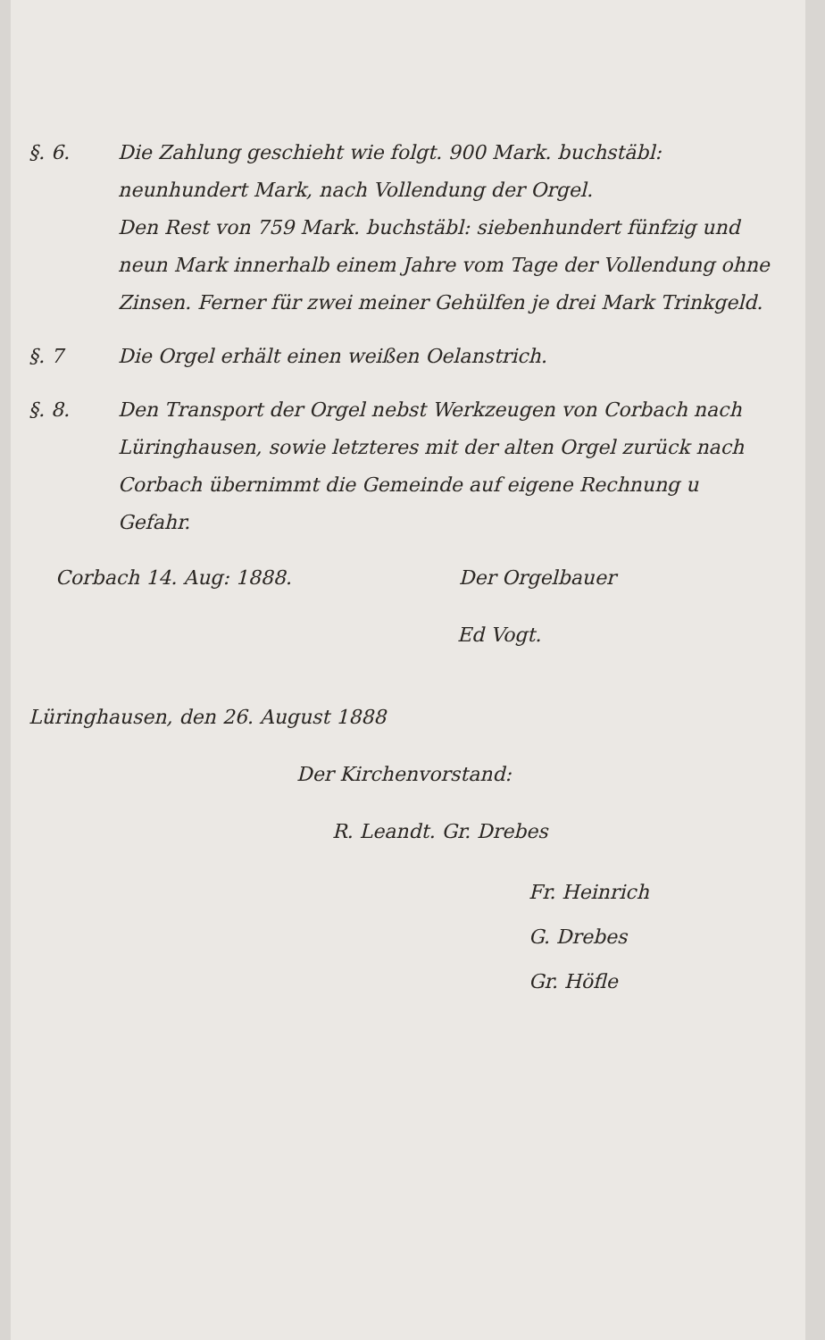§. 6. Die Zahlung geschieht wie folgt. 900 Mark. buchstäbl: neunhundert Mark, nach Vollendung der Orgel.
Den Rest von 759 Mark. buchstäbl: siebenhundert fünfzig und neun Mark innerhalb einem Jahre vom Tage der Vollendung ohne Zinsen. Ferner für zwei meiner Gehülfen je drei Mark Trinkgeld.
§. 7 Die Orgel erhält einen weißen Oelanstrich.
§. 8. Den Transport der Orgel nebst Werkzeugen von Corbach nach Lüringhausen, sowie letzteres mit der alten Orgel zurück nach Corbach übernimmt die Gemeinde auf eigene Rechnung u Gefahr.
Corbach 14. Aug: 1888. Der Orgelbauer
Ed Vogt.
Lüringhausen, den 26. August 1888
Der Kirchenvorstand:
R. Leandt. Gr. Drebes
Fr. Heinrich
G. Drebes
Gr. Höfle